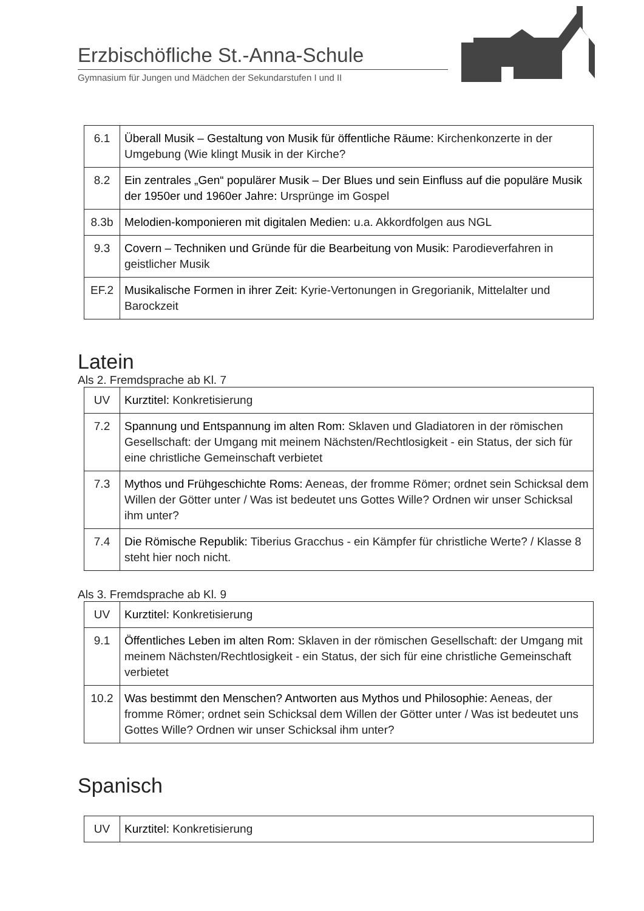Erzbischöfliche St.-Anna-Schule
Gymnasium für Jungen und Mädchen der Sekundarstufen I und II
| 6.1 | Überall Musik – Gestaltung von Musik für öffentliche Räume: Kirchenkonzerte in der Umgebung (Wie klingt Musik in der Kirche? |
| 8.2 | Ein zentrales „Gen“ populärer Musik – Der Blues und sein Einfluss auf die populäre Musik der 1950er und 1960er Jahre: Ursprünge im Gospel |
| 8.3b | Melodien-komponieren mit digitalen Medien: u.a. Akkordfolgen aus NGL |
| 9.3 | Covern – Techniken und Gründe für die Bearbeitung von Musik: Parodieverfahren in geistlicher Musik |
| EF.2 | Musikalische Formen in ihrer Zeit: Kyrie-Vertonungen in Gregorianik, Mittelalter und Barockzeit |
Latein
Als 2. Fremdsprache ab Kl. 7
| UV | Kurztitel: Konkretisierung |
| 7.2 | Spannung und Entspannung im alten Rom: Sklaven und Gladiatoren in der römischen Gesellschaft: der Umgang mit meinem Nächsten/Rechtlosigkeit - ein Status, der sich für eine christliche Gemeinschaft verbietet |
| 7.3 | Mythos und Frühgeschichte Roms: Aeneas, der fromme Römer; ordnet sein Schicksal dem Willen der Götter unter / Was ist bedeutet uns Gottes Wille? Ordnen wir unser Schicksal ihm unter? |
| 7.4 | Die Römische Republik: Tiberius Gracchus - ein Kämpfer für christliche Werte? / Klasse 8 steht hier noch nicht. |
Als 3. Fremdsprache ab Kl. 9
| UV | Kurztitel: Konkretisierung |
| 9.1 | Öffentliches Leben im alten Rom: Sklaven in der römischen Gesellschaft: der Umgang mit meinem Nächsten/Rechtlosigkeit - ein Status, der sich für eine christliche Gemeinschaft verbietet |
| 10.2 | Was bestimmt den Menschen? Antworten aus Mythos und Philosophie: Aeneas, der fromme Römer; ordnet sein Schicksal dem Willen der Götter unter / Was ist bedeutet uns Gottes Wille? Ordnen wir unser Schicksal ihm unter? |
Spanisch
| UV | Kurztitel: Konkretisierung |